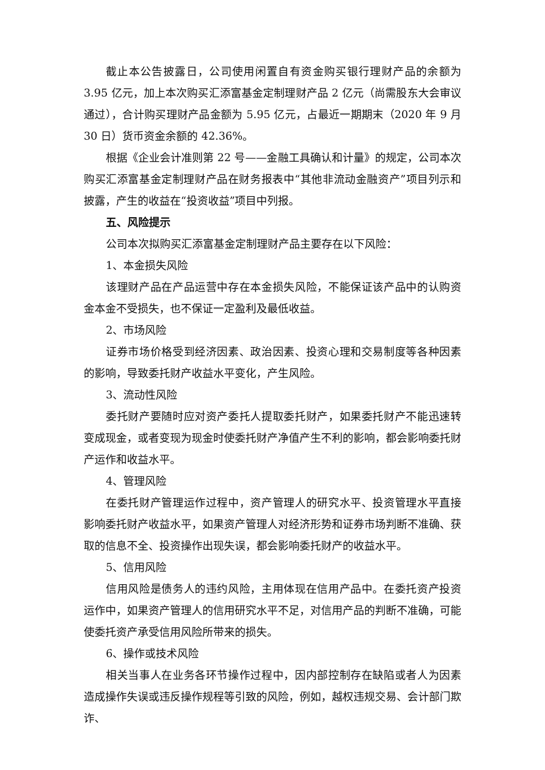截止本公告披露日，公司使用闲置自有资金购买银行理财产品的余额为 3.95 亿元，加上本次购买汇添富基金定制理财产品 2 亿元（尚需股东大会审议通过），合计购买理财产品金额为 5.95 亿元，占最近一期期末（2020 年 9 月 30 日）货币资金余额的 42.36%。
根据《企业会计准则第 22 号——金融工具确认和计量》的规定，公司本次购买汇添富基金定制理财产品在财务报表中“其他非流动金融资产”项目列示和披露，产生的收益在“投资收益”项目中列报。
五、风险提示
公司本次拟购买汇添富基金定制理财产品主要存在以下风险：
1、本金损失风险
该理财产品在产品运营中存在本金损失风险，不能保证该产品中的认购资金本金不受损失，也不保证一定盈利及最低收益。
2、市场风险
证券市场价格受到经济因素、政治因素、投资心理和交易制度等各种因素的影响，导致委托财产收益水平变化，产生风险。
3、流动性风险
委托财产要随时应对资产委托人提取委托财产，如果委托财产不能迅速转变成现金，或者变现为现金时使委托财产净值产生不利的影响，都会影响委托财产运作和收益水平。
4、管理风险
在委托财产管理运作过程中，资产管理人的研究水平、投资管理水平直接影响委托财产收益水平，如果资产管理人对经济形势和证券市场判断不准确、获取的信息不全、投资操作出现失误，都会影响委托财产的收益水平。
5、信用风险
信用风险是债务人的违约风险，主用体现在信用产品中。在委托资产投资运作中，如果资产管理人的信用研究水平不足，对信用产品的判断不准确，可能使委托资产承受信用风险所带来的损失。
6、操作或技术风险
相关当事人在业务各环节操作过程中，因内部控制存在缺陷或者人为因素造成操作失误或违反操作规程等引致的风险，例如，越权违规交易、会计部门欺诈、